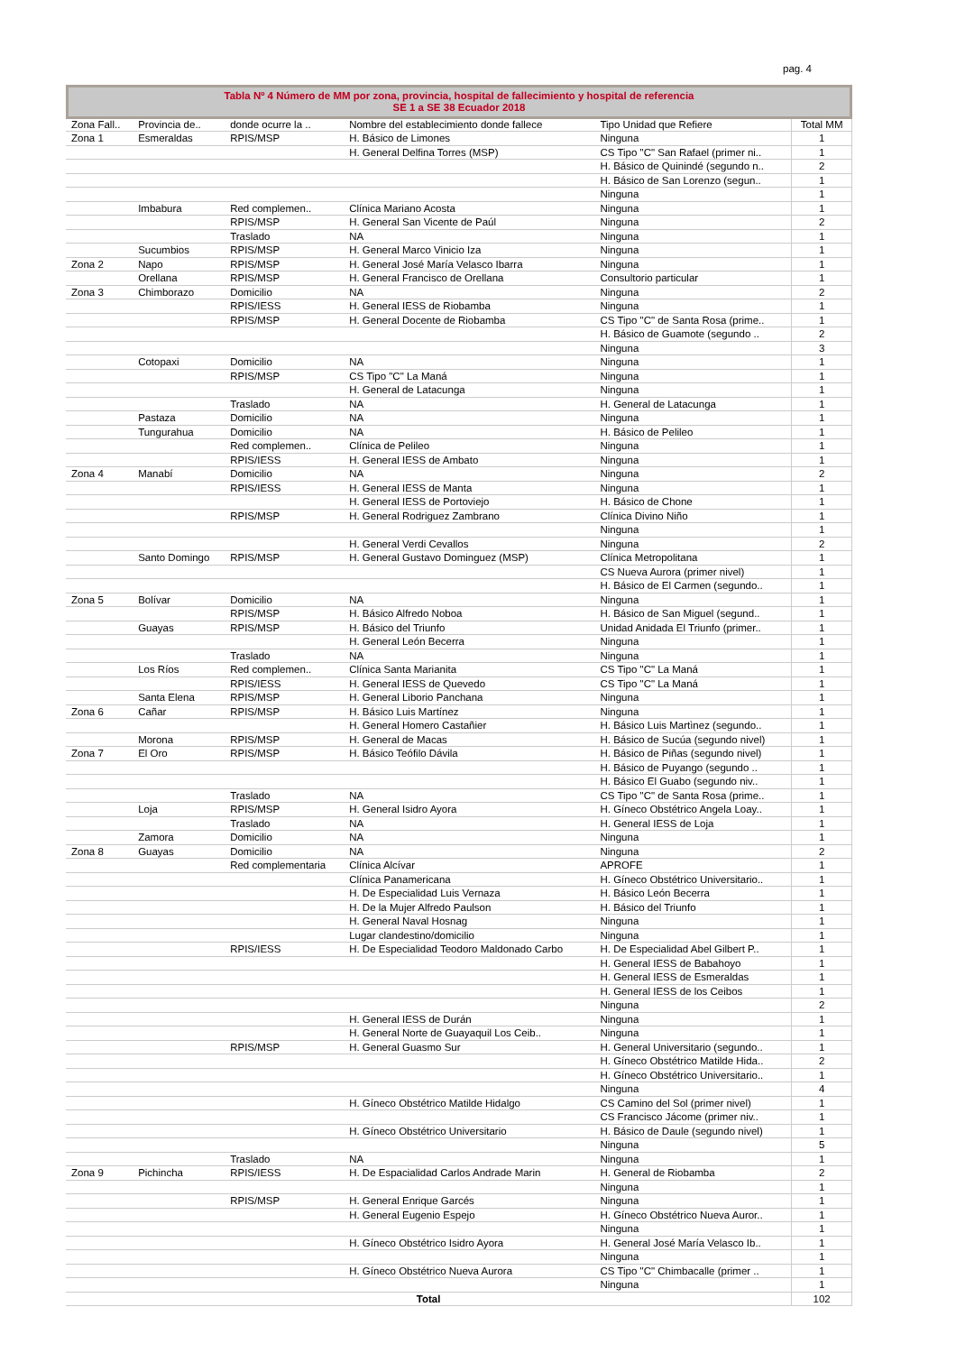pag. 4
Tabla Nº 4 Número de MM por zona, provincia, hospital de fallecimiento y hospital de referencia
SE 1 a SE 38 Ecuador 2018
| Zona Fall.. | Provincia de.. | donde ocurre la .. | Nombre del establecimiento donde fallece | Tipo Unidad que Refiere | Total MM |
| --- | --- | --- | --- | --- | --- |
| Zona 1 | Esmeraldas | RPIS/MSP | H. Básico de Limones | Ninguna | 1 |
| | | | H. General Delfina Torres (MSP) | CS Tipo "C" San Rafael (primer ni.. | 1 |
| | | | | H. Básico de Quinindé (segundo n.. | 2 |
| | | | | H. Básico de San Lorenzo (segun.. | 1 |
| | | | | Ninguna | 1 |
| | Imbabura | Red complemen.. | Clínica Mariano Acosta | Ninguna | 1 |
| | | RPIS/MSP | H. General San Vicente de Paúl | Ninguna | 2 |
| | | Traslado | NA | Ninguna | 1 |
| | Sucumbios | RPIS/MSP | H. General Marco Vinicio Iza | Ninguna | 1 |
| Zona 2 | Napo | RPIS/MSP | H. General José María Velasco Ibarra | Ninguna | 1 |
| | Orellana | RPIS/MSP | H. General Francisco de Orellana | Consultorio particular | 1 |
| Zona 3 | Chimborazo | Domicilio | NA | Ninguna | 2 |
| | | RPIS/IESS | H. General IESS de Riobamba | Ninguna | 1 |
| | | RPIS/MSP | H. General Docente de Riobamba | CS Tipo "C" de Santa Rosa (prime.. | 1 |
| | | | | H. Básico de Guamote (segundo .. | 2 |
| | | | | Ninguna | 3 |
| | Cotopaxi | Domicilio | NA | Ninguna | 1 |
| | | RPIS/MSP | CS Tipo "C" La Maná | Ninguna | 1 |
| | | | H. General de Latacunga | Ninguna | 1 |
| | | Traslado | NA | H. General de Latacunga | 1 |
| | Pastaza | Domicilio | NA | Ninguna | 1 |
| | Tungurahua | Domicilio | NA | H. Básico de Pelileo | 1 |
| | | Red complemen.. | Clínica de Pelileo | Ninguna | 1 |
| | | RPIS/IESS | H. General IESS de Ambato | Ninguna | 1 |
| Zona 4 | Manabí | Domicilio | NA | Ninguna | 2 |
| | | RPIS/IESS | H. General IESS de Manta | Ninguna | 1 |
| | | | H. General IESS de Portoviejo | H. Básico de Chone | 1 |
| | | RPIS/MSP | H. General Rodriguez Zambrano | Clínica Divino Niño | 1 |
| | | | | Ninguna | 1 |
| | | | H. General Verdi Cevallos | Ninguna | 2 |
| | Santo Domingo | RPIS/MSP | H. General Gustavo Dominguez (MSP) | Clínica Metropolitana | 1 |
| | | | | CS Nueva Aurora (primer nivel) | 1 |
| | | | | H. Básico de El Carmen (segundo.. | 1 |
| Zona 5 | Bolívar | Domicilio | NA | Ninguna | 1 |
| | | RPIS/MSP | H. Básico Alfredo Noboa | H. Básico de San Miguel (segund.. | 1 |
| | Guayas | RPIS/MSP | H. Básico del Triunfo | Unidad Anidada El Triunfo (primer.. | 1 |
| | | | H. General León Becerra | Ninguna | 1 |
| | | Traslado | NA | Ninguna | 1 |
| | Los Ríos | Red complemen.. | Clínica Santa Marianita | CS Tipo "C" La Maná | 1 |
| | | RPIS/IESS | H. General IESS de Quevedo | CS Tipo "C" La Maná | 1 |
| | Santa Elena | RPIS/MSP | H. General Liborio Panchana | Ninguna | 1 |
| Zona 6 | Cañar | RPIS/MSP | H. Básico Luis Martínez | Ninguna | 1 |
| | | | H. General Homero Castañier | H. Básico Luis Martìnez (segundo.. | 1 |
| | Morona | RPIS/MSP | H. General de Macas | H. Básico de Sucúa (segundo nivel) | 1 |
| Zona 7 | El Oro | RPIS/MSP | H. Básico Teófilo Dávila | H. Básico de Piñas (segundo nivel) | 1 |
| | | | | H. Básico de Puyango (segundo .. | 1 |
| | | | | H. Básico El Guabo (segundo niv.. | 1 |
| | | Traslado | NA | CS Tipo "C" de Santa Rosa (prime.. | 1 |
| | Loja | RPIS/MSP | H. General Isidro Ayora | H. Gíneco Obstétrico Angela Loay.. | 1 |
| | | Traslado | NA | H. General IESS de Loja | 1 |
| | Zamora | Domicilio | NA | Ninguna | 1 |
| Zona 8 | Guayas | Domicilio | NA | Ninguna | 2 |
| | | Red complementaria | Clínica Alcívar | APROFE | 1 |
| | | | Clínica Panamericana | H. Gíneco Obstétrico Universitario.. | 1 |
| | | | H. De Especialidad Luis Vernaza | H. Básico León Becerra | 1 |
| | | | H. De la Mujer Alfredo Paulson | H. Básico del Triunfo | 1 |
| | | | H. General Naval Hosnag | Ninguna | 1 |
| | | | Lugar clandestino/domicilio | Ninguna | 1 |
| | | RPIS/IESS | H. De Especialidad Teodoro Maldonado Carbo | H. De Especialidad Abel Gilbert P.. | 1 |
| | | | | H. General IESS de Babahoyo | 1 |
| | | | | H. General IESS de Esmeraldas | 1 |
| | | | | H. General IESS de los Ceibos | 1 |
| | | | | Ninguna | 2 |
| | | | H. General IESS de Durán | Ninguna | 1 |
| | | | H. General Norte de Guayaquil Los Ceib.. | Ninguna | 1 |
| | | RPIS/MSP | H. General Guasmo Sur | H. General Universitario (segundo.. | 1 |
| | | | | H. Gíneco Obstétrico Matilde Hida.. | 2 |
| | | | | H. Gíneco Obstétrico Universitario.. | 1 |
| | | | | Ninguna | 4 |
| | | | H. Gíneco Obstétrico Matilde Hidalgo | CS Camino del Sol (primer nivel) | 1 |
| | | | | CS Francisco Jácome (primer niv.. | 1 |
| | | | H. Gíneco Obstétrico Universitario | H. Básico de Daule (segundo nivel) | 1 |
| | | | | Ninguna | 5 |
| | | Traslado | NA | Ninguna | 1 |
| Zona 9 | Pichincha | RPIS/IESS | H. De Espacialidad Carlos Andrade Marin | H. General de Riobamba | 2 |
| | | | | Ninguna | 1 |
| | | RPIS/MSP | H. General Enrique Garcés | Ninguna | 1 |
| | | | H. General Eugenio Espejo | H. Gíneco Obstétrico Nueva Auror.. | 1 |
| | | | | Ninguna | 1 |
| | | | H. Gíneco Obstétrico Isidro Ayora | H. General José María Velasco Ib.. | 1 |
| | | | | Ninguna | 1 |
| | | | H. Gíneco Obstétrico Nueva Aurora | CS Tipo "C" Chimbacalle (primer .. | 1 |
| | | | | Ninguna | 1 |
| Total | | | | | 102 |